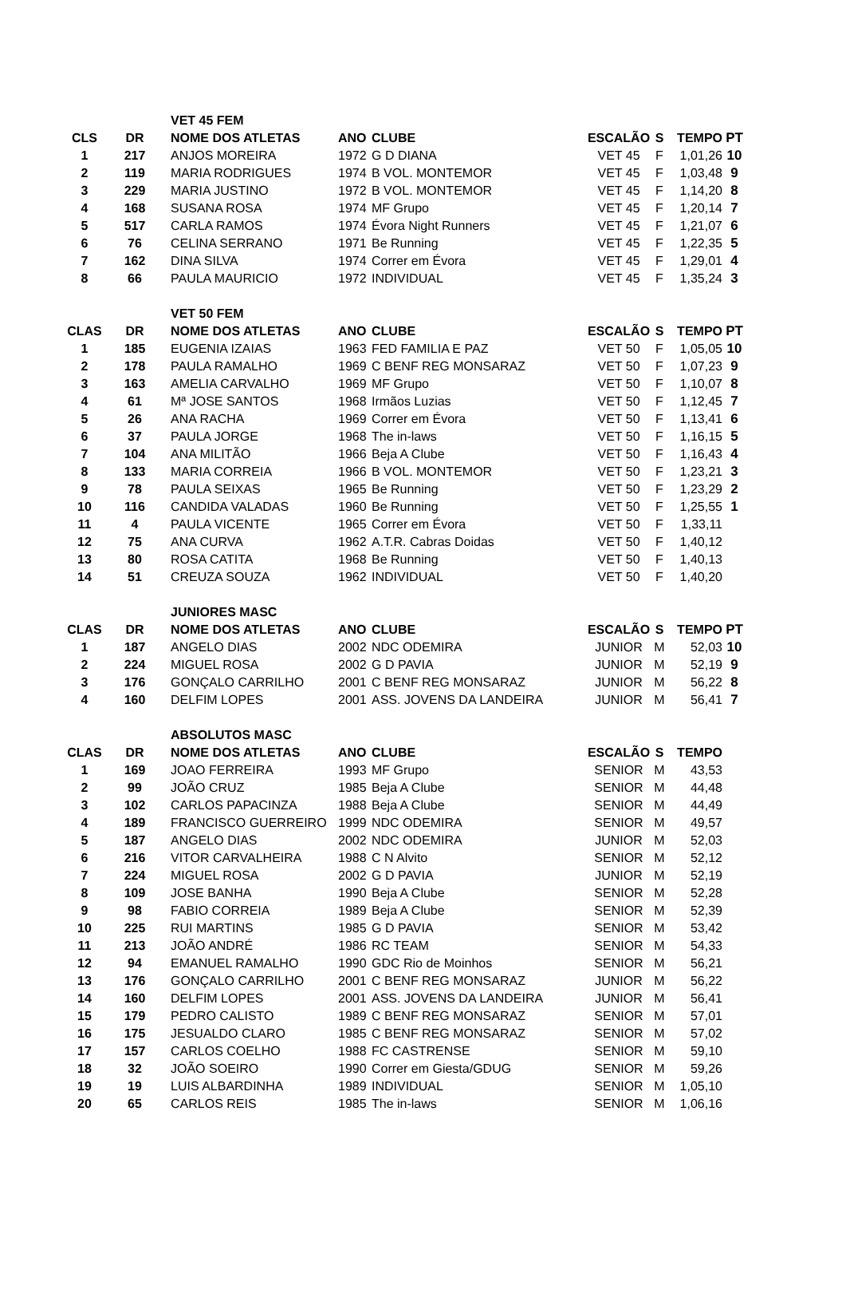| | | VET 45 FEM | | | | | | |
| CLS | DR | NOME DOS ATLETAS | ANO | CLUBE | ESCALÃO | S | TEMPO | PT |
| 1 | 217 | ANJOS MOREIRA | 1972 | G D DIANA | VET 45 | F | 1,01,26 | 10 |
| 2 | 119 | MARIA RODRIGUES | 1974 | B VOL. MONTEMOR | VET 45 | F | 1,03,48 | 9 |
| 3 | 229 | MARIA JUSTINO | 1972 | B VOL. MONTEMOR | VET 45 | F | 1,14,20 | 8 |
| 4 | 168 | SUSANA ROSA | 1974 | MF Grupo | VET 45 | F | 1,20,14 | 7 |
| 5 | 517 | CARLA RAMOS | 1974 | Évora Night Runners | VET 45 | F | 1,21,07 | 6 |
| 6 | 76 | CELINA SERRANO | 1971 | Be Running | VET 45 | F | 1,22,35 | 5 |
| 7 | 162 | DINA SILVA | 1974 | Correr em Évora | VET 45 | F | 1,29,01 | 4 |
| 8 | 66 | PAULA MAURICIO | 1972 | INDIVIDUAL | VET 45 | F | 1,35,24 | 3 |
| | | VET 50 FEM | | | | | | |
| CLAS | DR | NOME DOS ATLETAS | ANO | CLUBE | ESCALÃO | S | TEMPO | PT |
| 1 | 185 | EUGENIA IZAIAS | 1963 | FED FAMILIA E PAZ | VET 50 | F | 1,05,05 | 10 |
| 2 | 178 | PAULA RAMALHO | 1969 | C BENF REG MONSARAZ | VET 50 | F | 1,07,23 | 9 |
| 3 | 163 | AMELIA CARVALHO | 1969 | MF Grupo | VET 50 | F | 1,10,07 | 8 |
| 4 | 61 | Mª JOSE SANTOS | 1968 | Irmãos Luzias | VET 50 | F | 1,12,45 | 7 |
| 5 | 26 | ANA RACHA | 1969 | Correr em Évora | VET 50 | F | 1,13,41 | 6 |
| 6 | 37 | PAULA JORGE | 1968 | The in-laws | VET 50 | F | 1,16,15 | 5 |
| 7 | 104 | ANA MILITÃO | 1966 | Beja A Clube | VET 50 | F | 1,16,43 | 4 |
| 8 | 133 | MARIA CORREIA | 1966 | B VOL. MONTEMOR | VET 50 | F | 1,23,21 | 3 |
| 9 | 78 | PAULA SEIXAS | 1965 | Be Running | VET 50 | F | 1,23,29 | 2 |
| 10 | 116 | CANDIDA VALADAS | 1960 | Be Running | VET 50 | F | 1,25,55 | 1 |
| 11 | 4 | PAULA VICENTE | 1965 | Correr em Évora | VET 50 | F | 1,33,11 | |
| 12 | 75 | ANA CURVA | 1962 | A.T.R. Cabras Doidas | VET 50 | F | 1,40,12 | |
| 13 | 80 | ROSA CATITA | 1968 | Be Running | VET 50 | F | 1,40,13 | |
| 14 | 51 | CREUZA SOUZA | 1962 | INDIVIDUAL | VET 50 | F | 1,40,20 | |
| | | JUNIORES MASC | | | | | | |
| CLAS | DR | NOME DOS ATLETAS | ANO | CLUBE | ESCALÃO | S | TEMPO | PT |
| 1 | 187 | ANGELO DIAS | 2002 | NDC ODEMIRA | JUNIOR | M | 52,03 | 10 |
| 2 | 224 | MIGUEL ROSA | 2002 | G D PAVIA | JUNIOR | M | 52,19 | 9 |
| 3 | 176 | GONÇALO CARRILHO | 2001 | C BENF REG MONSARAZ | JUNIOR | M | 56,22 | 8 |
| 4 | 160 | DELFIM LOPES | 2001 | ASS. JOVENS DA LANDEIRA | JUNIOR | M | 56,41 | 7 |
| | | ABSOLUTOS MASC | | | | | | |
| CLAS | DR | NOME DOS ATLETAS | ANO | CLUBE | ESCALÃO | S | TEMPO | |
| 1 | 169 | JOAO FERREIRA | 1993 | MF Grupo | SENIOR | M | 43,53 | |
| 2 | 99 | JOÃO CRUZ | 1985 | Beja A Clube | SENIOR | M | 44,48 | |
| 3 | 102 | CARLOS PAPACINZA | 1988 | Beja A Clube | SENIOR | M | 44,49 | |
| 4 | 189 | FRANCISCO GUERREIRO | 1999 | NDC ODEMIRA | SENIOR | M | 49,57 | |
| 5 | 187 | ANGELO DIAS | 2002 | NDC ODEMIRA | JUNIOR | M | 52,03 | |
| 6 | 216 | VITOR CARVALHEIRA | 1988 | C N Alvito | SENIOR | M | 52,12 | |
| 7 | 224 | MIGUEL ROSA | 2002 | G D PAVIA | JUNIOR | M | 52,19 | |
| 8 | 109 | JOSE BANHA | 1990 | Beja A Clube | SENIOR | M | 52,28 | |
| 9 | 98 | FABIO CORREIA | 1989 | Beja A Clube | SENIOR | M | 52,39 | |
| 10 | 225 | RUI MARTINS | 1985 | G D PAVIA | SENIOR | M | 53,42 | |
| 11 | 213 | JOÃO ANDRÉ | 1986 | RC TEAM | SENIOR | M | 54,33 | |
| 12 | 94 | EMANUEL RAMALHO | 1990 | GDC Rio de Moinhos | SENIOR | M | 56,21 | |
| 13 | 176 | GONÇALO CARRILHO | 2001 | C BENF REG MONSARAZ | JUNIOR | M | 56,22 | |
| 14 | 160 | DELFIM LOPES | 2001 | ASS. JOVENS DA LANDEIRA | JUNIOR | M | 56,41 | |
| 15 | 179 | PEDRO CALISTO | 1989 | C BENF REG MONSARAZ | SENIOR | M | 57,01 | |
| 16 | 175 | JESUALDO CLARO | 1985 | C BENF REG MONSARAZ | SENIOR | M | 57,02 | |
| 17 | 157 | CARLOS COELHO | 1988 | FC CASTRENSE | SENIOR | M | 59,10 | |
| 18 | 32 | JOÃO SOEIRO | 1990 | Correr em Giesta/GDUG | SENIOR | M | 59,26 | |
| 19 | 19 | LUIS ALBARDINHA | 1989 | INDIVIDUAL | SENIOR | M | 1,05,10 | |
| 20 | 65 | CARLOS REIS | 1985 | The in-laws | SENIOR | M | 1,06,16 | |